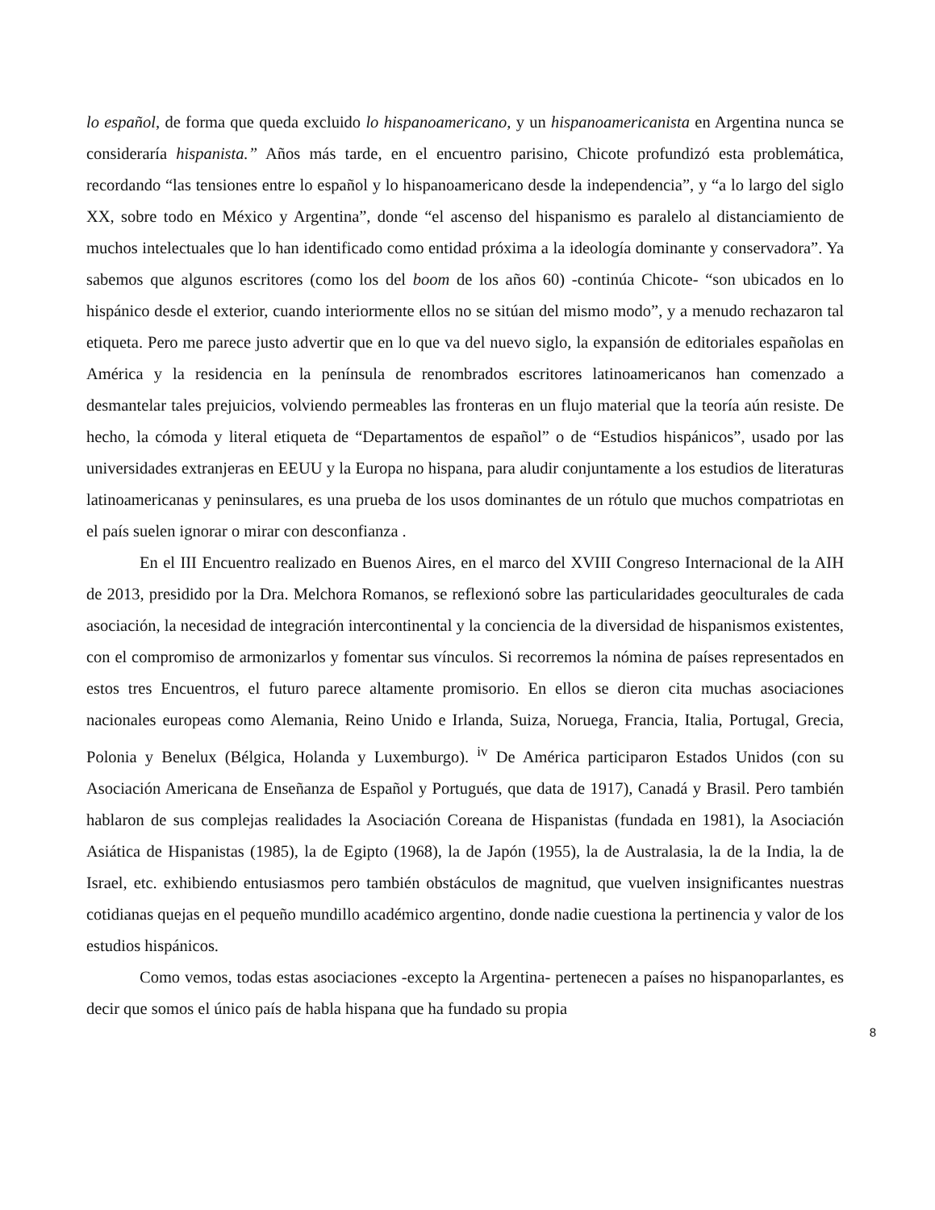lo español, de forma que queda excluido lo hispanoamericano, y un hispanoamericanista en Argentina nunca se consideraría hispanista.” Años más tarde, en el encuentro parisino, Chicote profundizó esta problemática, recordando “las tensiones entre lo español y lo hispanoamericano desde la independencia”, y “a lo largo del siglo XX, sobre todo en México y Argentina”, donde “el ascenso del hispanismo es paralelo al distanciamiento de muchos intelectuales que lo han identificado como entidad próxima a la ideología dominante y conservadora”. Ya sabemos que algunos escritores (como los del boom de los años 60) -continúa Chicote- “son ubicados en lo hispánico desde el exterior, cuando interiormente ellos no se sitúan del mismo modo”, y a menudo rechazaron tal etiqueta. Pero me parece justo advertir que en lo que va del nuevo siglo, la expansión de editoriales españolas en América y la residencia en la península de renombrados escritores latinoamericanos han comenzado a desmantelar tales prejuicios, volviendo permeables las fronteras en un flujo material que la teoría aún resiste. De hecho, la cómoda y literal etiqueta de “Departamentos de español” o de “Estudios hispánicos”, usado por las universidades extranjeras en EEUU y la Europa no hispana, para aludir conjuntamente a los estudios de literaturas latinoamericanas y peninsulares, es una prueba de los usos dominantes de un rótulo que muchos compatriotas en el país suelen ignorar o mirar con desconfianza .
En el III Encuentro realizado en Buenos Aires, en el marco del XVIII Congreso Internacional de la AIH de 2013, presidido por la Dra. Melchora Romanos, se reflexionó sobre las particularidades geoculturales de cada asociación, la necesidad de integración intercontinental y la conciencia de la diversidad de hispanismos existentes, con el compromiso de armonizarlos y fomentar sus vínculos. Si recorremos la nómina de países representados en estos tres Encuentros, el futuro parece altamente promisorio. En ellos se dieron cita muchas asociaciones nacionales europeas como Alemania, Reino Unido e Irlanda, Suiza, Noruega, Francia, Italia, Portugal, Grecia, Polonia y Benelux (Bélgica, Holanda y Luxemburgo). <sup>iv</sup> De América participaron Estados Unidos (con su Asociación Americana de Enseñanza de Español y Portugués, que data de 1917), Canadá y Brasil. Pero también hablaron de sus complejas realidades la Asociación Coreana de Hispanistas (fundada en 1981), la Asociación Asiática de Hispanistas (1985), la de Egipto (1968), la de Japón (1955), la de Australasia, la de la India, la de Israel, etc. exhibiendo entusiasmos pero también obstáculos de magnitud, que vuelven insignificantes nuestras cotidianas quejas en el pequeño mundillo académico argentino, donde nadie cuestiona la pertinencia y valor de los estudios hispánicos.
Como vemos, todas estas asociaciones -excepto la Argentina- pertenecen a países no hispanoparlantes, es decir que somos el único país de habla hispana que ha fundado su propia
8